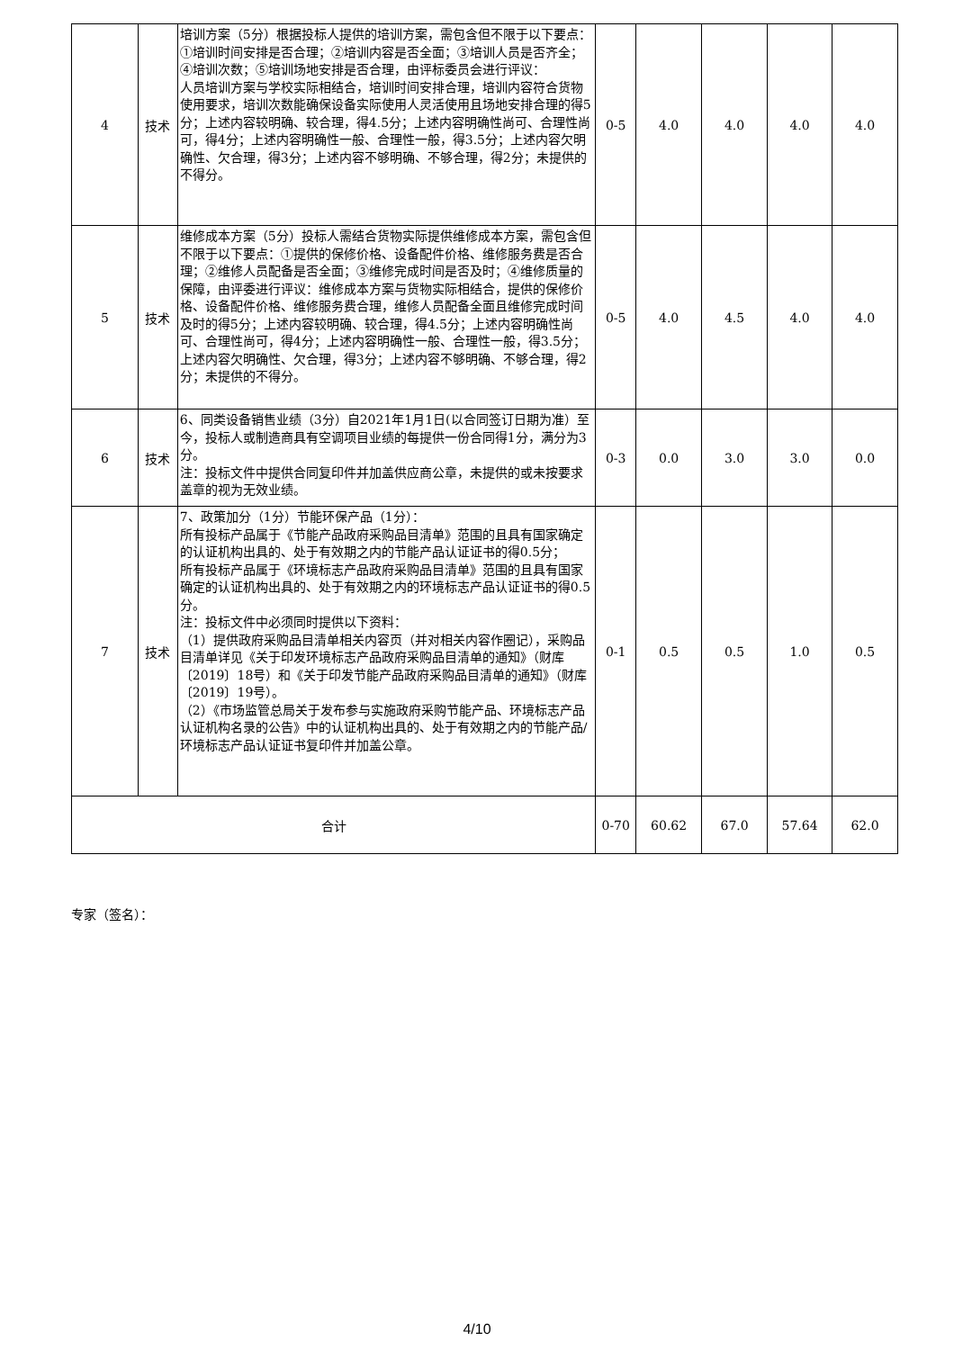| 4 | 技术 | 培训方案（5分）根据投标人提供的培训方案，需包含但不限于以下要点：①培训时间安排是否合理；②培训内容是否全面；③培训人员是否齐全；④培训次数；⑤培训场地安排是否合理，由评标委员会进行评议： 人员培训方案与学校实际相结合，培训时间安排合理，培训内容符合货物使用要求，培训次数能确保设备实际使用人灵活使用且场地安排合理的得5分；上述内容较明确、较合理，得4.5分；上述内容明确性尚可、合理性尚可，得4分；上述内容明确性一般、合理性一般，得3.5分；上述内容欠明确性、欠合理，得3分；上述内容不够明确、不够合理，得2分；未提供的不得分。 | 0-5 | 4.0 | 4.0 | 4.0 | 4.0 |
| 5 | 技术 | 维修成本方案（5分）投标人需结合货物实际提供维修成本方案，需包含但不限于以下要点：①提供的保修价格、设备配件价格、维修服务费是否合理；②维修人员配备是否全面；③维修完成时间是否及时；④维修质量的保障，由评委进行评议：维修成本方案与货物实际相结合，提供的保修价格、设备配件价格、维修服务费合理，维修人员配备全面且维修完成时间及时的得5分；上述内容较明确、较合理，得4.5分；上述内容明确性尚可、合理性尚可，得4分；上述内容明确性一般、合理性一般，得3.5分；上述内容欠明确性、欠合理，得3分；上述内容不够明确、不够合理，得2分；未提供的不得分。 | 0-5 | 4.0 | 4.5 | 4.0 | 4.0 |
| 6 | 技术 | 6、同类设备销售业绩（3分）自2021年1月1日(以合同签订日期为准）至今，投标人或制造商具有空调项目业绩的每提供一份合同得1分，满分为3分。 注：投标文件中提供合同复印件并加盖供应商公章，未提供的或未按要求盖章的视为无效业绩。 | 0-3 | 0.0 | 3.0 | 3.0 | 0.0 |
| 7 | 技术 | 7、政策加分（1分）节能环保产品（1分）： 所有投标产品属于《节能产品政府采购品目清单》范围的且具有国家确定的认证机构出具的、处于有效期之内的节能产品认证证书的得0.5分； 所有投标产品属于《环境标志产品政府采购品目清单》范围的且具有国家确定的认证机构出具的、处于有效期之内的环境标志产品认证证书的得0.5分。 注：投标文件中必须同时提供以下资料： （1）提供政府采购品目清单相关内容页（并对相关内容作圈记），采购品目清单详见《关于印发环境标志产品政府采购品目清单的通知》（财库〔2019〕18号）和《关于印发节能产品政府采购品目清单的通知》（财库〔2019〕19号）。 （2）《市场监管总局关于发布参与实施政府采购节能产品、环境标志产品认证机构名录的公告》中的认证机构出具的、处于有效期之内的节能产品/环境标志产品认证证书复印件并加盖公章。 | 0-1 | 0.5 | 0.5 | 1.0 | 0.5 |
| 合计 | | | 0-70 | 60.62 | 67.0 | 57.64 | 62.0 |
专家（签名）：
4/10